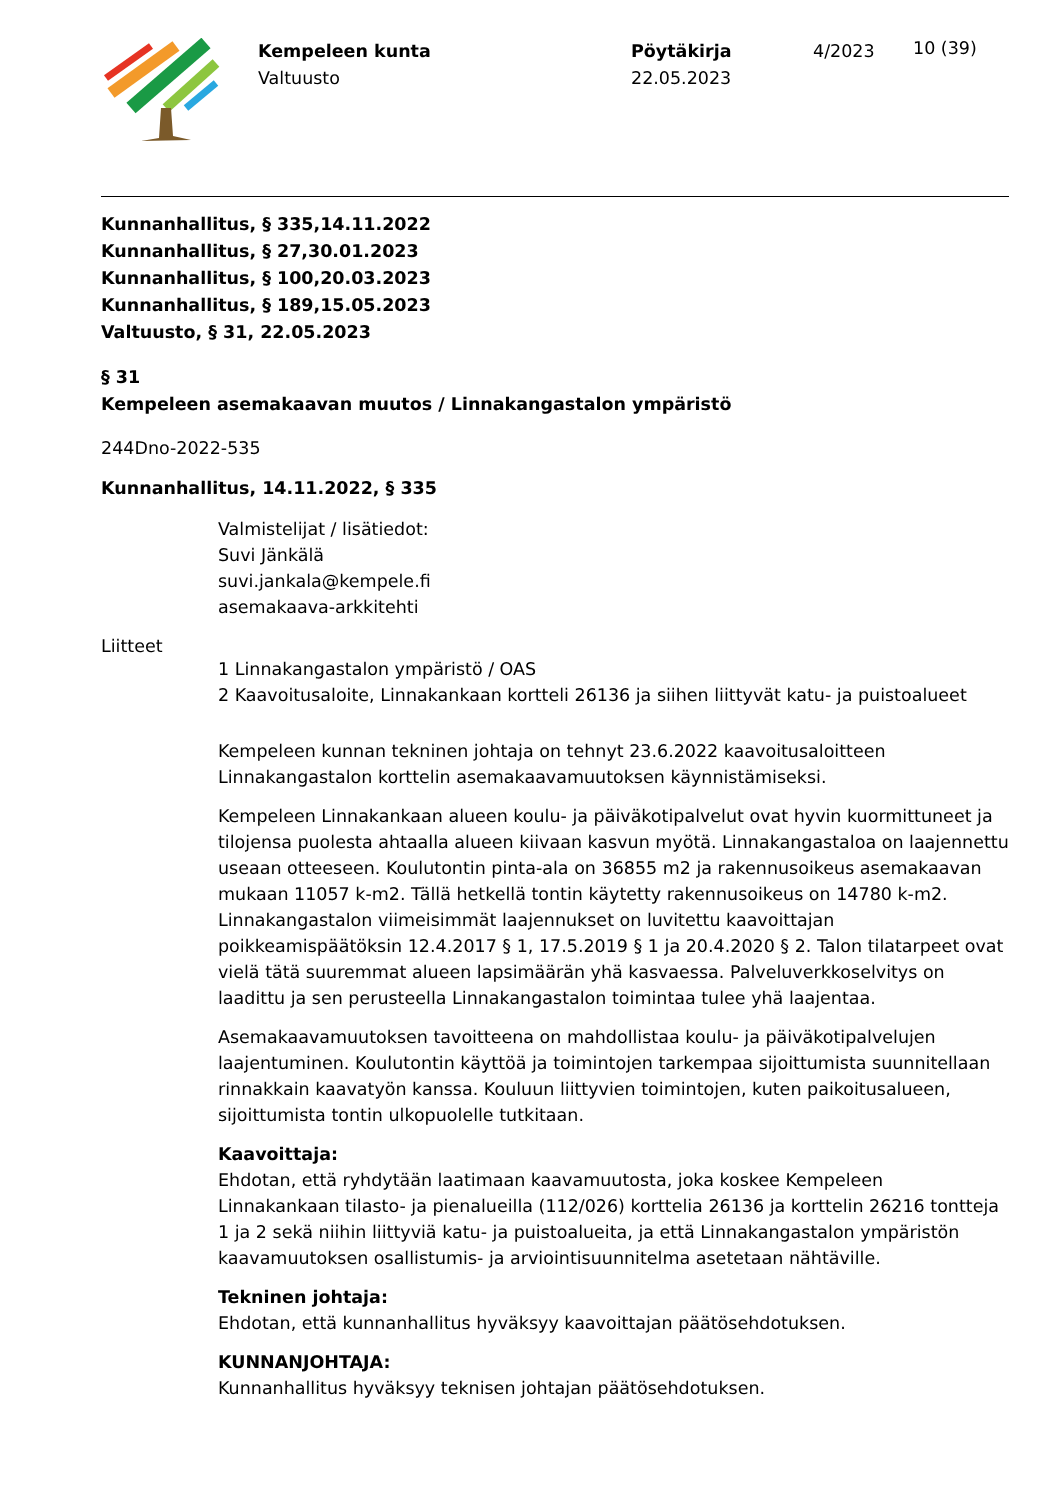Kempeleen kunta
Valtuusto
Pöytäkirja
22.05.2023
4/2023
10 (39)
Kunnanhallitus, § 335,14.11.2022
Kunnanhallitus, § 27,30.01.2023
Kunnanhallitus, § 100,20.03.2023
Kunnanhallitus, § 189,15.05.2023
Valtuusto, § 31, 22.05.2023
§ 31
Kempeleen asemakaavan muutos / Linnakangastalon ympäristö
244Dno-2022-535
Kunnanhallitus, 14.11.2022, § 335
Valmistelijat / lisätiedot:
Suvi Jänkälä
suvi.jankala@kempele.fi
asemakaava-arkkitehti
Liitteet
1 Linnakangastalon ympäristö / OAS
2 Kaavoitusaloite, Linnakankaan kortteli 26136 ja siihen liittyvät katu- ja puistoalueet
Kempeleen kunnan tekninen johtaja on tehnyt 23.6.2022 kaavoitusaloitteen Linnakangastalon korttelin asemakaavamuutoksen käynnistämiseksi.
Kempeleen Linnakankaan alueen koulu- ja päiväkotipalvelut ovat hyvin kuormittuneet ja tilojensa puolesta ahtaalla alueen kiivaan kasvun myötä. Linnakangastaloa on laajennettu useaan otteeseen. Koulutontin pinta-ala on 36855 m2 ja rakennusoikeus asemakaavan mukaan 11057 k-m2. Tällä hetkellä tontin käytetty rakennusoikeus on 14780 k-m2. Linnakangastalon viimeisimmät laajennukset on luvitettu kaavoittajan poikkeamispäätöksin 12.4.2017 § 1, 17.5.2019 § 1 ja 20.4.2020 § 2. Talon tilatarpeet ovat vielä tätä suuremmat alueen lapsimäärän yhä kasvaessa. Palveluverkkoselvitys on laadittu ja sen perusteella Linnakangastalon toimintaa tulee yhä laajentaa.
Asemakaavamuutoksen tavoitteena on mahdollistaa koulu- ja päiväkotipalvelujen laajentuminen. Koulutontin käyttöä ja toimintojen tarkempaa sijoittumista suunnitellaan rinnakkain kaavatyön kanssa. Kouluun liittyvien toimintojen, kuten paikoitusalueen, sijoittumista tontin ulkopuolelle tutkitaan.
Kaavoittaja:
Ehdotan, että ryhdytään laatimaan kaavamuutosta, joka koskee Kempeleen Linnakankaan tilasto- ja pienalueilla (112/026) korttelia 26136 ja korttelin 26216 tontteja 1 ja 2 sekä niihin liittyviä katu- ja puistoalueita, ja että Linnakangastalon ympäristön kaavamuutoksen osallistumis- ja arviointisuunnitelma asetetaan nähtäville.
Tekninen johtaja:
Ehdotan, että kunnanhallitus hyväksyy kaavoittajan päätösehdotuksen.
KUNNANJOHTAJA:
Kunnanhallitus hyväksyy teknisen johtajan päätösehdotuksen.